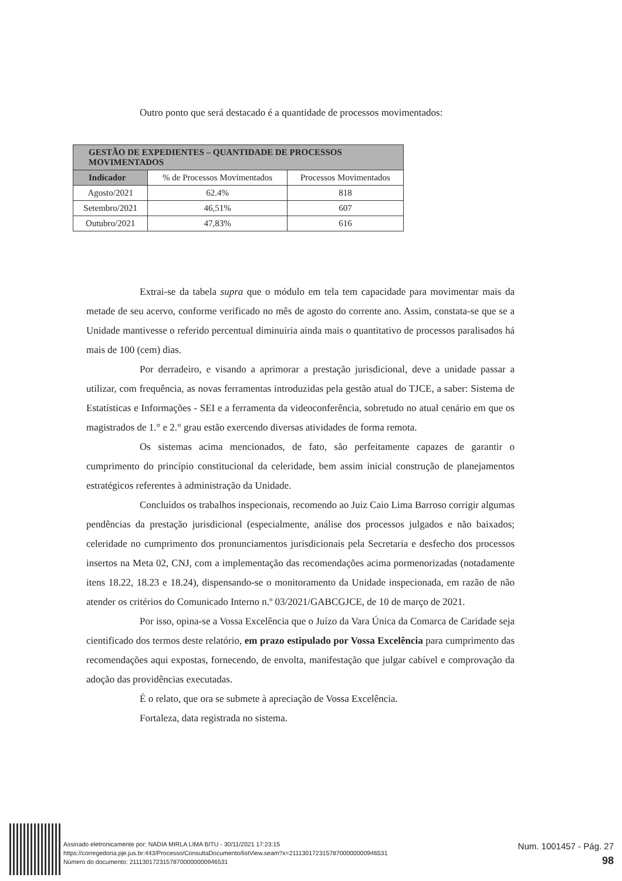Outro ponto que será destacado é a quantidade de processos movimentados:
| GESTÃO DE EXPEDIENTES – QUANTIDADE DE PROCESSOS MOVIMENTADOS | | |
| --- | --- | --- |
| Indicador | % de Processos Movimentados | Processos Movimentados |
| Agosto/2021 | 62.4% | 818 |
| Setembro/2021 | 46,51% | 607 |
| Outubro/2021 | 47,83% | 616 |
Extrai-se da tabela supra que o módulo em tela tem capacidade para movimentar mais da metade de seu acervo, conforme verificado no mês de agosto do corrente ano. Assim, constata-se que se a Unidade mantivesse o referido percentual diminuiria ainda mais o quantitativo de processos paralisados há mais de 100 (cem) dias.
Por derradeiro, e visando a aprimorar a prestação jurisdicional, deve a unidade passar a utilizar, com frequência, as novas ferramentas introduzidas pela gestão atual do TJCE, a saber: Sistema de Estatísticas e Informações - SEI e a ferramenta da videoconferência, sobretudo no atual cenário em que os magistrados de 1.° e 2.° grau estão exercendo diversas atividades de forma remota.
Os sistemas acima mencionados, de fato, são perfeitamente capazes de garantir o cumprimento do princípio constitucional da celeridade, bem assim inicial construção de planejamentos estratégicos referentes à administração da Unidade.
Concluídos os trabalhos inspecionais, recomendo ao Juiz Caio Lima Barroso corrigir algumas pendências da prestação jurisdicional (especialmente, análise dos processos julgados e não baixados; celeridade no cumprimento dos pronunciamentos jurisdicionais pela Secretaria e desfecho dos processos insertos na Meta 02, CNJ, com a implementação das recomendações acima pormenorizadas (notadamente itens 18.22, 18.23 e 18.24), dispensando-se o monitoramento da Unidade inspecionada, em razão de não atender os critérios do Comunicado Interno n.º 03/2021/GABCGJCE, de 10 de março de 2021.
Por isso, opina-se a Vossa Excelência que o Juízo da Vara Única da Comarca de Caridade seja cientificado dos termos deste relatório, em prazo estipulado por Vossa Excelência para cumprimento das recomendações aqui expostas, fornecendo, de envolta, manifestação que julgar cabível e comprovação da adoção das providências executadas.
É o relato, que ora se submete à apreciação de Vossa Excelência.
Fortaleza, data registrada no sistema.
Assinado eletronicamente por: NADIA MIRLA LIMA BITU - 30/11/2021 17:23:15
https://corregedoria.pje.jus.br:443/Processo/ConsultaDocumento/listView.seam?x=21113017231578700000000946531
Número do documento: 21113017231578700000000946531
Num. 1001457 - Pág. 27
98